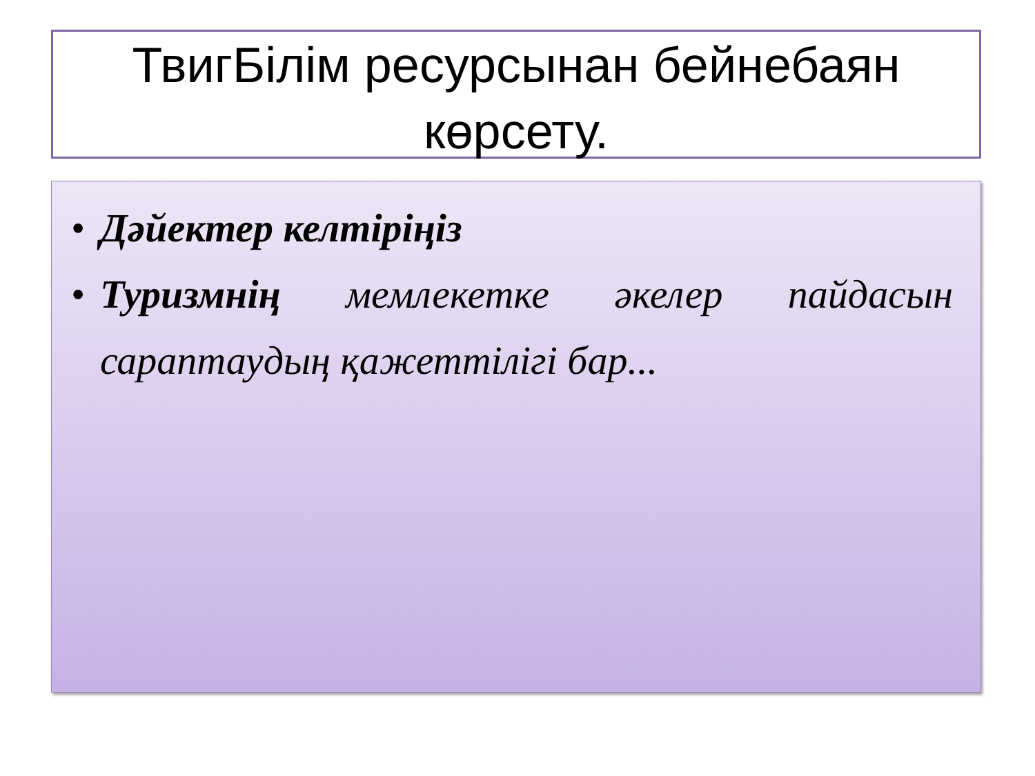ТвигБілім ресурсынан бейнебаян көрсету.
• Дәйектер келтіріңіз
• Туризмнің мемлекетке әкелер пайдасын сараптаудың қажеттілігі бар...